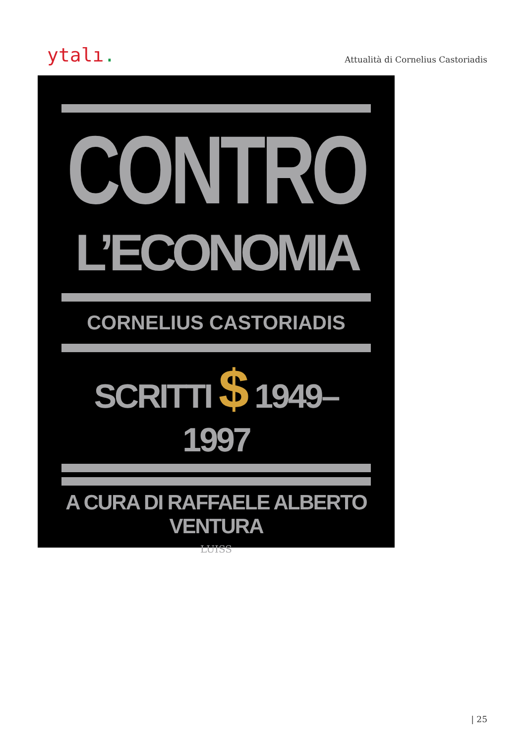ytalı.
Attualità di Cornelius Castoriadis
CONTRO
L’ECONOMIA
CORNELIUS CASTORIADIS
SCRITTI $ 1949–1997
A CURA DI RAFFAELE ALBERTO VENTURA
LUISS
| 25